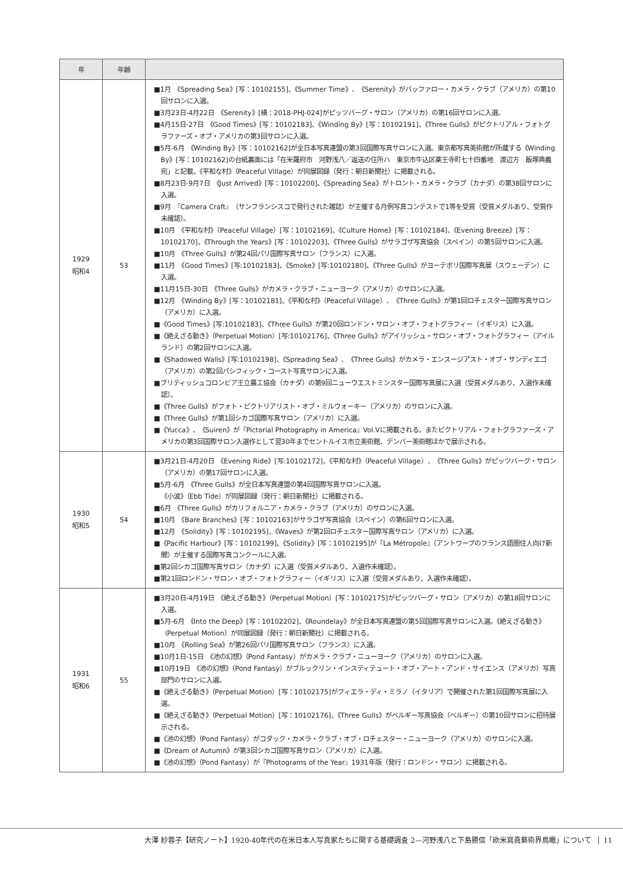| 年 | 年齢 | |
| --- | --- | --- |
| 1929 昭和4 | 53 | ■1月 《Spreading Sea》[写：10102155]、《Summer Time》、《Serenity》がバッファロー・カメラ・クラブ（アメリカ）の第10回サロンに入選。 ■3月23日-4月22日 《Serenity》[横：2018-PHJ-024]がピッツバーグ・サロン（アメリカ）の第16回サロンに入選。 ■4月15日-27日 《Good Times》[写：10102183]、《Winding By》[写：10102191]、《Three Gulls》がピクトリアル・フォトグラファーズ・オブ・アメリカの第3回サロンに入選。 ■5月-6月 《Winding By》[写：10102162]が全日本写真連盟の第3回国際写真サロンに入選。東京都写真美術館が所蔵する《Winding By》[写：10102162]の台紙裏面には「在米羅府市 河野浅八／返送の住所ハ 東京市牛込区薬王寺町七十四番地 渡辺方 飯塚典義宛」と記載。《平和な村》（Peaceful Village）が同展図録（発行：朝日新聞社）に掲載される。 ■8月23日-9月7日 《Just Arrived》[写：10102200]、《Spreading Sea》がトロント・カメラ・クラブ（カナダ）の第38回サロンに入選。 ■9月 『Camera Craft』（サンフランシスコで発行された雑誌）が主催する月例写真コンテストで1等を受賞（受賞メダルあり、受賞作未確認）。 ■10月 《平和な村》（Peaceful Village）[写：10102169]、《Culture Home》[写：10102184]、《Evening Breeze》[写：10102170]、《Through the Years》[写：10102203]、《Three Gulls》がサラゴザ写真協会（スペイン）の第5回サロンに入選。 ■10月 《Three Gulls》が第24回パリ国際写真サロン（フランス）に入選。 ■11月 《Good Times》[写:10102183]、《Smoke》[写:10102180]、《Three Gulls》がヨーテボリ国際写真展（スウェーデン）に入選。 ■11月15日-30日 《Three Gulls》がカメラ・クラブ・ニューヨーク（アメリカ）のサロンに入選。 ■12月 《Winding By》[写：10102181]、《平和な村》（Peaceful Village）、《Three Gulls》が第1回ロチェスター国際写真サロン（アメリカ）に入選。 ■《Good Times》[写:10102183]、《Three Gulls》が第20回ロンドン・サロン・オブ・フォトグラフィー（イギリス）に入選。 ■《絶えざる動き》（Perpetual Motion）[写:10102176]、《Three Gulls》がアイリッシュ・サロン・オブ・フォトグラフィー（アイルランド）の第2回サロンに入選。 ■《Shadowed Walls》[写:10102198]、《Spreading Sea》、《Three Gulls》がカメラ・エンスージアスト・オブ・サンディエゴ（アメリカ）の第2回パシフィック・コースト写真サロンに入選。 ■ブリティッシュコロンビア王立農工協会（カナダ）の第9回ニューウエストミンスター国際写真展に入選（受賞メダルあり、入選作未確認）。 ■《Three Gulls》がフォト・ピクトリアリスト・オブ・ミルウォーキー（アメリカ）のサロンに入選。 ■《Three Gulls》が第1回シカゴ国際写真サロン（アメリカ）に入選。 ■《Yucca》、《Suiren》が『Pictorial Photography in America』Vol.Vに掲載される。またピクトリアル・フォトグラファーズ・アメリカの第3回国際サロン入選作として翌30年までセントルイス市立美術館、デンバー美術館ほかで展示される。 |
| 1930 昭和5 | 54 | ■3月21日-4月20日 《Evening Ride》[写:10102172]、《平和な村》（Peaceful Village）、《Three Gulls》がピッツバーグ・サロン（アメリカ）の第17回サロンに入選。 ■5月-6月 《Three Gulls》が全日本写真連盟の第4回国際写真サロンに入選。 《小波》（Ebb Tide）が同展図録（発行：朝日新聞社）に掲載される。 ■6月 《Three Gulls》がカリフォルニア・カメラ・クラブ（アメリカ）のサロンに入選。 ■10月 《Bare Branches》[写：10102163]がサラゴザ写真協会（スペイン）の第6回サロンに入選。 ■12月 《Solidity》[写：10102195]、《Waves》が第2回ロチェスター国際写真サロン（アメリカ）に入選。 ■《Pacific Harbour》[写：10102199]、《Solidity》[写：10102195]が『La Métropole』（アントワープのフランス語圏住人向け新聞）が主催する国際写真コンクールに入選。 ■第2回シカゴ国際写真サロン（カナダ）に入選（受賞メダルあり、入選作未確認）。 ■第21回ロンドン・サロン・オブ・フォトグラフィー（イギリス）に入選（受賞メダルあり、入選作未確認）。 |
| 1931 昭和6 | 55 | ■3月20日-4月19日 《絶えざる動き》（Perpetual Motion）[写：10102175]がピッツバーグ・サロン（アメリカ）の第18回サロンに入選。 ■5月-6月 《Into the Deep》[写：10102202]、《Roundelay》が全日本写真連盟の第5回国際写真サロンに入選。《絶えざる動き》（Perpetual Motion）が同展図録（発行：朝日新聞社）に掲載される。 ■10月 《Rolling Sea》が第26回パリ国際写真サロン（フランス）に入選。 ■10月1日-15日 《池の幻想》（Pond Fantasy）がカメラ・クラブ・ニューヨーク（アメリカ）のサロンに入選。 ■10月19日 《池の幻想》（Pond Fantasy）がブルックリン・インスティテュート・オブ・アート・アンド・サイエンス（アメリカ）写真部門のサロンに入選。 ■《絶えざる動き》（Perpetual Motion）[写：10102175]がフィエラ・ディ・ミラノ（イタリア）で開催された第1回国際写真展に入選。 ■《絶えざる動き》（Perpetual Motion）[写：10102176]、《Three Gulls》がベルギー写真協会（ベルギー）の第10回サロンに招待展示される。 ■《池の幻想》（Pond Fantasy）がコダック・カメラ・クラブ・オブ・ロチェスター・ニューヨーク（アメリカ）のサロンに入選。 ■《Dream of Autumn》が第3回シカゴ国際写真サロン（アメリカ）に入選。 ■《池の幻想》（Pond Fantasy）が『Photograms of the Year』1931年版（発行：ロンドン・サロン）に掲載される。 |
大澤 紗蓉子【研究ノート】1920-40年代の在米日本人写真家たちに関する基礎調査 2—河野浅八と下島勝信「欧米寫眞藝術界鳥瞰」について 11